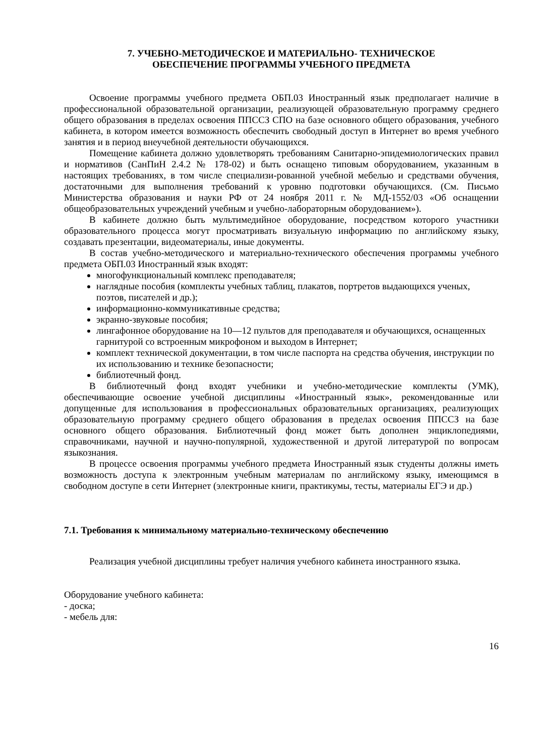7. УЧЕБНО-МЕТОДИЧЕСКОЕ И МАТЕРИАЛЬНО- ТЕХНИЧЕСКОЕ
ОБЕСПЕЧЕНИЕ ПРОГРАММЫ УЧЕБНОГО ПРЕДМЕТА
Освоение программы учебного предмета ОБП.03 Иностранный язык предполагает наличие в профессиональной образовательной организации, реализующей образовательную программу среднего общего образования в пределах освоения ППССЗ СПО на базе основного общего образования, учебного кабинета, в котором имеется возможность обеспечить свободный доступ в Интернет во время учебного занятия и в период внеучебной деятельности обучающихся.
Помещение кабинета должно удовлетворять требованиям Санитарно-эпидемиологических правил и нормативов (СанПиН 2.4.2 № 178-02) и быть оснащено типовым оборудованием, указанным в настоящих требованиях, в том числе специализи-рованной учебной мебелью и средствами обучения, достаточными для выполнения требований к уровню подготовки обучающихся. (См. Письмо Министерства образования и науки РФ от 24 ноября 2011 г. № МД-1552/03 «Об оснащении общеобразовательных учреждений учебным и учебно-лабораторным оборудованием»).
В кабинете должно быть мультимедийное оборудование, посредством которого участники образовательного процесса могут просматривать визуальную информацию по английскому языку, создавать презентации, видеоматериалы, иные документы.
В состав учебно-методического и материально-технического обеспечения программы учебного предмета ОБП.03 Иностранный язык входят:
многофункциональный комплекс преподавателя;
наглядные пособия (комплекты учебных таблиц, плакатов, портретов выдающихся ученых, поэтов, писателей и др.);
информационно-коммуникативные средства;
экранно-звуковые пособия;
лингафонное оборудование на 10—12 пультов для преподавателя и обучающихся, оснащенных гарнитурой со встроенным микрофоном и выходом в Интернет;
комплект технической документации, в том числе паспорта на средства обучения, инструкции по их использованию и технике безопасности;
библиотечный фонд.
В библиотечный фонд входят учебники и учебно-методические комплекты (УМК), обеспечивающие освоение учебной дисциплины «Иностранный язык», рекомендованные или допущенные для использования в профессиональных образовательных организациях, реализующих образовательную программу среднего общего образования в пределах освоения ППССЗ на базе основного общего образования. Библиотечный фонд может быть дополнен энциклопедиями, справочниками, научной и научно-популярной, художественной и другой литературой по вопросам языкознания.
В процессе освоения программы учебного предмета Иностранный язык студенты должны иметь возможность доступа к электронным учебным материалам по английскому языку, имеющимся в свободном доступе в сети Интернет (электронные книги, практикумы, тесты, материалы ЕГЭ и др.)
7.1. Требования к минимальному материально-техническому обеспечению
Реализация учебной дисциплины требует наличия учебного кабинета иностранного языка.
Оборудование учебного кабинета:
- доска;
- мебель для:
16